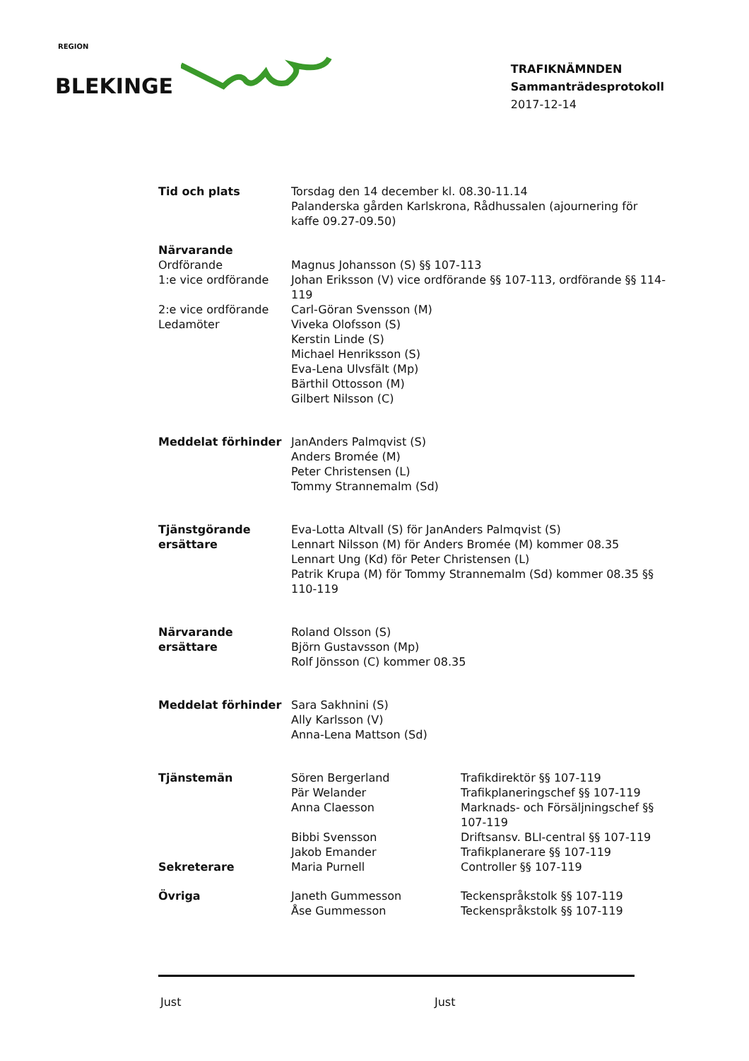REGION
BLEKINGE
TRAFIKNÄMNDEN
Sammanträdesprotokoll
2017-12-14
| Tid och plats | Torsdag den 14 december kl. 08.30-11.14 Palanderska gården Karlskrona, Rådhussalen (ajournering för kaffe 09.27-09.50) | |
| Närvarande | | |
| Ordförande | Magnus Johansson (S) §§ 107-113 | |
| 1:e vice ordförande | Johan Eriksson (V) vice ordförande §§ 107-113, ordförande §§ 114-119 | |
| 2:e vice ordförande | Carl-Göran Svensson (M) | |
| Ledamöter | Viveka Olofsson (S) Kerstin Linde (S) Michael Henriksson (S) Eva-Lena Ulvsfält (Mp) Bärthil Ottosson (M) Gilbert Nilsson (C) | |
| Meddelat förhinder | JanAnders Palmqvist (S) Anders Bromée (M) Peter Christensen (L) Tommy Strannemalm (Sd) | |
| Tjänstgörande ersättare | Eva-Lotta Altvall (S) för JanAnders Palmqvist (S) Lennart Nilsson (M) för Anders Bromée (M) kommer 08.35 Lennart Ung (Kd) för Peter Christensen (L) Patrik Krupa (M) för Tommy Strannemalm (Sd) kommer 08.35 §§ 110-119 | |
| Närvarande ersättare | Roland Olsson (S) Björn Gustavsson (Mp) Rolf Jönsson (C) kommer 08.35 | |
| Meddelat förhinder | Sara Sakhnini (S) Ally Karlsson (V) Anna-Lena Mattson (Sd) | |
| Tjänstemän | Sören Bergerland | Trafikdirektör §§ 107-119 |
| | Pär Welander | Trafikplaneringschef §§ 107-119 |
| | Anna Claesson | Marknads- och Försäljningschef §§ 107-119 |
| | Bibbi Svensson | Driftsansv. BLI-central §§ 107-119 |
| | Jakob Emander | Trafikplanerare §§ 107-119 |
| Sekreterare | Maria Purnell | Controller §§ 107-119 |
| Övriga | Janeth Gummesson | Teckenspråkstolk §§ 107-119 |
| | Åse Gummesson | Teckenspråkstolk §§ 107-119 |
Just Just